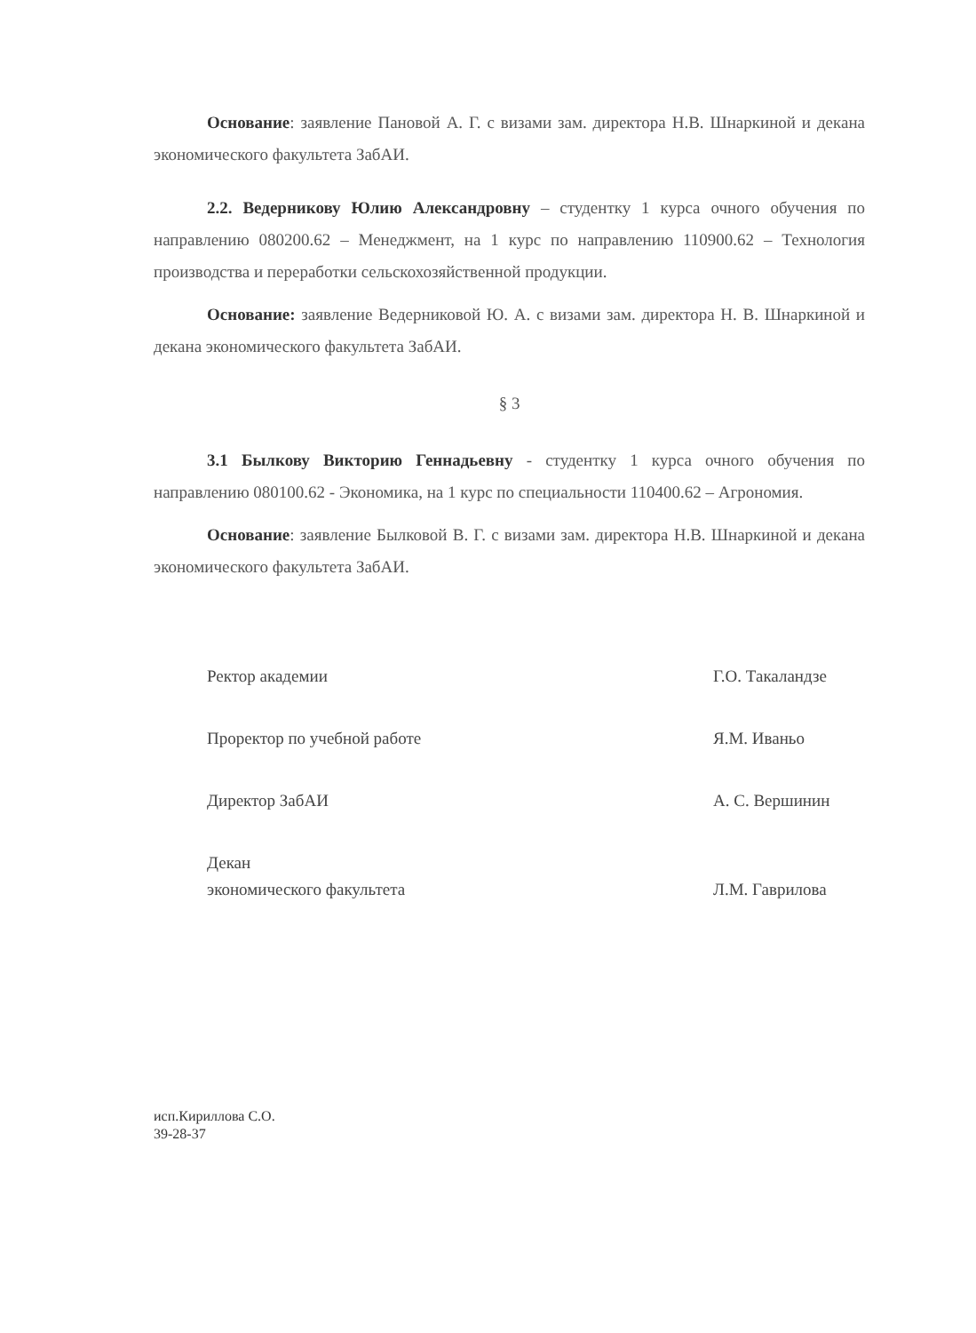Основание: заявление Пановой А. Г. с визами зам. директора Н.В. Шнаркиной и декана экономического факультета ЗабАИ.
2.2. Ведерникову Юлию Александровну – студентку 1 курса очного обучения по направлению 080200.62 – Менеджмент, на 1 курс по направлению 110900.62 – Технология производства и переработки сельскохозяйственной продукции.
Основание: заявление Ведерниковой Ю. А. с визами зам. директора Н. В. Шнаркиной и декана экономического факультета ЗабАИ.
§ 3
3.1 Былкову Викторию Геннадьевну - студентку 1 курса очного обучения по направлению 080100.62 - Экономика, на 1 курс по специальности 110400.62 – Агрономия.
Основание: заявление Былковой В. Г. с визами зам. директора Н.В. Шнаркиной и декана экономического факультета ЗабАИ.
Ректор академии
Г.О. Такаландзе
Проректор по учебной работе
Я.М. Иваньо
Директор ЗабАИ
А. С. Вершинин
Декан
экономического факультета
Л.М. Гаврилова
исп.Кириллова С.О.
39-28-37